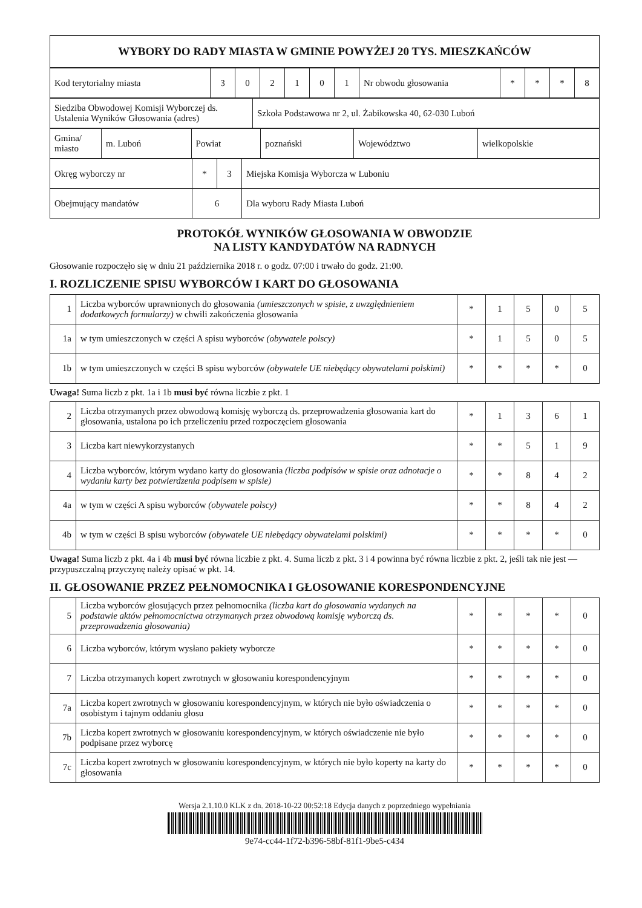| WYBORY DO RADY MIASTA W GMINIE POWYŻEJ 20 TYS. MIESZKAŃCÓW |
| Kod terytorialny miasta | 3 | 0 | 2 | 1 | 0 | 1 | Nr obwodu głosowania | * | * | * | 8 |
| Siedziba Obwodowej Komisji Wyborczej ds. Ustalenia Wyników Głosowania (adres) | Szkoła Podstawowa nr 2, ul. Żabikowska 40, 62-030 Luboń |
| Gmina/ miasto | m. Luboń | Powiat | poznański | Województwo | wielkopolskie |
| Okręg wyborczy nr | * | 3 | Miejska Komisja Wyborcza w Luboniu |
| Obejmujący mandatów | 6 | | Dla wyboru Rady Miasta Luboń |
PROTOKÓŁ WYNIKÓW GŁOSOWANIA W OBWODZIE
NA LISTY KANDYDATÓW NA RADNYCH
Głosowanie rozpoczęło się w dniu 21 października 2018 r. o godz. 07:00 i trwało do godz. 21:00.
I. ROZLICZENIE SPISU WYBORCÓW I KART DO GŁOSOWANIA
| 1 | Liczba wyborców uprawnionych do głosowania (umieszczonych w spisie, z uwzględnieniem dodatkowych formularzy) w chwili zakończenia głosowania | * | 1 | 5 | 0 | 5 |
| 1a | w tym umieszczonych w części A spisu wyborców (obywatele polscy) | * | 1 | 5 | 0 | 5 |
| 1b | w tym umieszczonych w części B spisu wyborców (obywatele UE niebędący obywatelami polskimi) | * | * | * | * | 0 |
Uwaga! Suma liczb z pkt. 1a i 1b musi być równa liczbie z pkt. 1
| 2 | Liczba otrzymanych przez obwodową komisję wyborczą ds. przeprowadzenia głosowania kart do głosowania, ustalona po ich przeliczeniu przed rozpoczęciem głosowania | * | 1 | 3 | 6 | 1 |
| 3 | Liczba kart niewykorzystanych | * | * | 5 | 1 | 9 |
| 4 | Liczba wyborców, którym wydano karty do głosowania (liczba podpisów w spisie oraz adnotacje o wydaniu karty bez potwierdzenia podpisem w spisie) | * | * | 8 | 4 | 2 |
| 4a | w tym w części A spisu wyborców (obywatele polscy) | * | * | 8 | 4 | 2 |
| 4b | w tym w części B spisu wyborców (obywatele UE niebędący obywatelami polskimi) | * | * | * | * | 0 |
Uwaga! Suma liczb z pkt. 4a i 4b musi być równa liczbie z pkt. 4. Suma liczb z pkt. 3 i 4 powinna być równa liczbie z pkt. 2, jeśli tak nie jest — przypuszczalną przyczynę należy opisać w pkt. 14.
II. GŁOSOWANIE PRZEZ PEŁNOMOCNIKA I GŁOSOWANIE KORESPONDENCYJNE
| 5 | Liczba wyborców głosujących przez pełnomocnika (liczba kart do głosowania wydanych na podstawie aktów pełnomocnictwa otrzymanych przez obwodową komisję wyborczą ds. przeprowadzenia głosowania) | * | * | * | * | 0 |
| 6 | Liczba wyborców, którym wysłano pakiety wyborcze | * | * | * | * | 0 |
| 7 | Liczba otrzymanych kopert zwrotnych w głosowaniu korespondencyjnym | * | * | * | * | 0 |
| 7a | Liczba kopert zwrotnych w głosowaniu korespondencyjnym, w których nie było oświadczenia o osobistym i tajnym oddaniu głosu | * | * | * | * | 0 |
| 7b | Liczba kopert zwrotnych w głosowaniu korespondencyjnym, w których oświadczenie nie było podpisane przez wyborcę | * | * | * | * | 0 |
| 7c | Liczba kopert zwrotnych w głosowaniu korespondencyjnym, w których nie było koperty na karty do głosowania | * | * | * | * | 0 |
Wersja 2.1.10.0 KLK z dn. 2018-10-22 00:52:18 Edycja danych z poprzedniego wypełniania
9e74-cc44-1f72-b396-58bf-81f1-9be5-c434